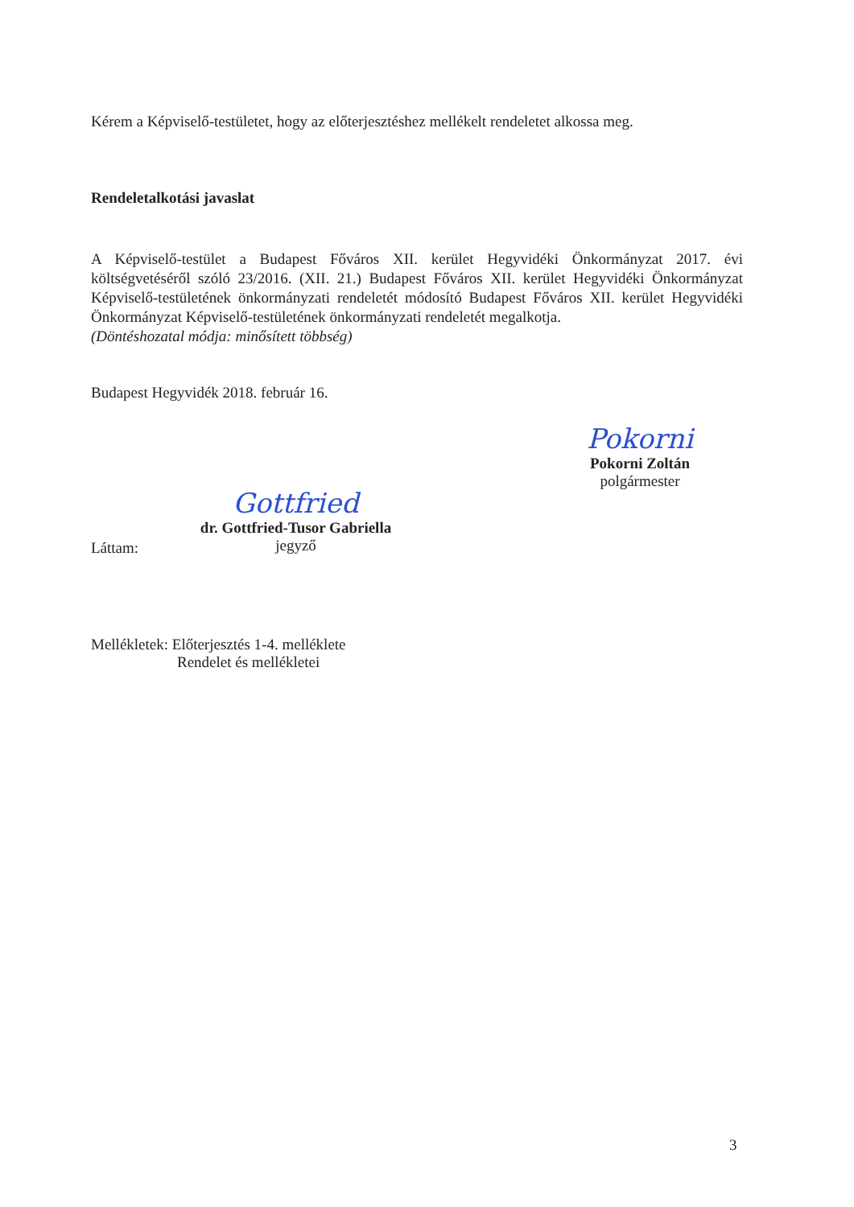Kérem a Képviselő-testületet, hogy az előterjesztéshez mellékelt rendeletet alkossa meg.
Rendeletalkotási javaslat
A Képviselő-testület a Budapest Főváros XII. kerület Hegyvidéki Önkormányzat 2017. évi költségvetéséről szóló 23/2016. (XII. 21.) Budapest Főváros XII. kerület Hegyvidéki Önkormányzat Képviselő-testületének önkormányzati rendeletét módosító Budapest Főváros XII. kerület Hegyvidéki Önkormányzat Képviselő-testületének önkormányzati rendeletét megalkotja.
(Döntéshozatal módja: minősített többség)
Budapest Hegyvidék 2018. február 16.
Pokorni
Pokorni Zoltán
polgármester
Láttam:
Gottfried
dr. Gottfried-Tusor Gabriella
jegyző
Mellékletek: Előterjesztés 1-4. melléklete
Rendelet és mellékletei
3